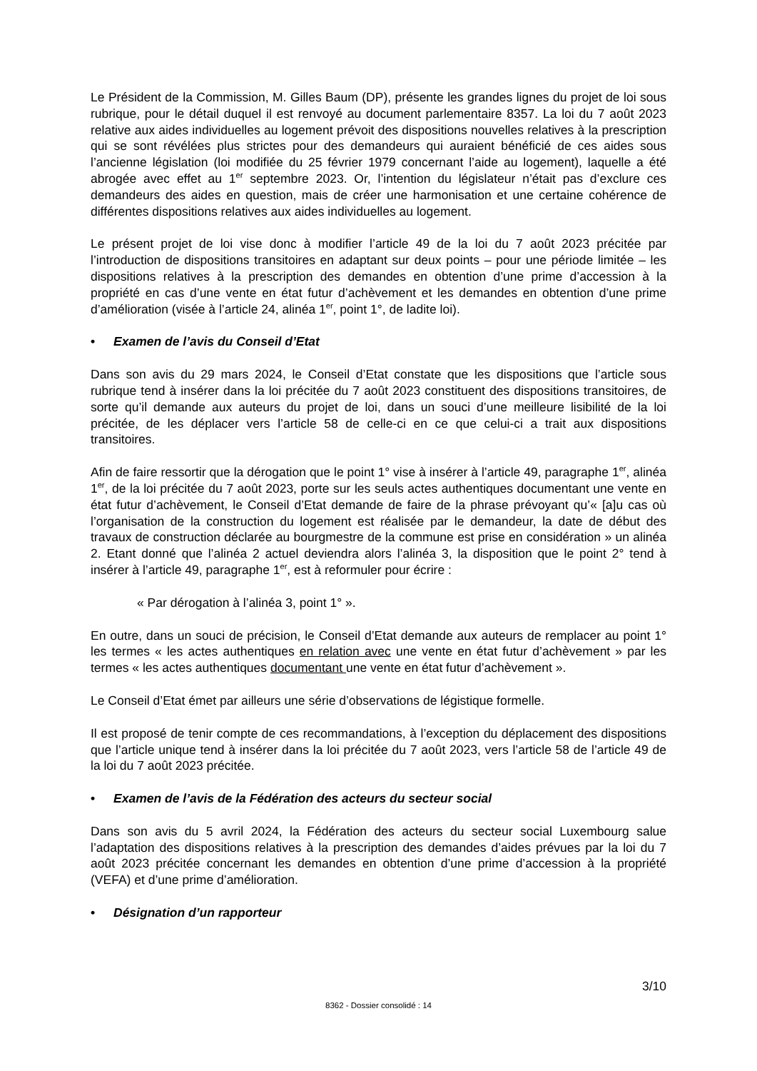Le Président de la Commission, M. Gilles Baum (DP), présente les grandes lignes du projet de loi sous rubrique, pour le détail duquel il est renvoyé au document parlementaire 8357. La loi du 7 août 2023 relative aux aides individuelles au logement prévoit des dispositions nouvelles relatives à la prescription qui se sont révélées plus strictes pour des demandeurs qui auraient bénéficié de ces aides sous l’ancienne législation (loi modifiée du 25 février 1979 concernant l’aide au logement), laquelle a été abrogée avec effet au 1<sup>er</sup> septembre 2023. Or, l’intention du législateur n’était pas d’exclure ces demandeurs des aides en question, mais de créer une harmonisation et une certaine cohérence de différentes dispositions relatives aux aides individuelles au logement.
Le présent projet de loi vise donc à modifier l’article 49 de la loi du 7 août 2023 précitée par l’introduction de dispositions transitoires en adaptant sur deux points – pour une période limitée – les dispositions relatives à la prescription des demandes en obtention d’une prime d’accession à la propriété en cas d’une vente en état futur d’achèvement et les demandes en obtention d’une prime d’amélioration (visée à l’article 24, alinéa 1<sup>er</sup>, point 1°, de ladite loi).
• Examen de l’avis du Conseil d’Etat
Dans son avis du 29 mars 2024, le Conseil d’Etat constate que les dispositions que l’article sous rubrique tend à insérer dans la loi précitée du 7 août 2023 constituent des dispositions transitoires, de sorte qu’il demande aux auteurs du projet de loi, dans un souci d’une meilleure lisibilité de la loi précitée, de les déplacer vers l’article 58 de celle-ci en ce que celui-ci a trait aux dispositions transitoires.
Afin de faire ressortir que la dérogation que le point 1° vise à insérer à l’article 49, paragraphe 1<sup>er</sup>, alinéa 1<sup>er</sup>, de la loi précitée du 7 août 2023, porte sur les seuls actes authentiques documentant une vente en état futur d’achèvement, le Conseil d’Etat demande de faire de la phrase prévoyant qu’« [a]u cas où l’organisation de la construction du logement est réalisée par le demandeur, la date de début des travaux de construction déclarée au bourgmestre de la commune est prise en considération » un alinéa 2. Etant donné que l’alinéa 2 actuel deviendra alors l’alinéa 3, la disposition que le point 2° tend à insérer à l’article 49, paragraphe 1<sup>er</sup>, est à reformuler pour écrire :
« Par dérogation à l’alinéa 3, point 1° ».
En outre, dans un souci de précision, le Conseil d’Etat demande aux auteurs de remplacer au point 1° les termes « les actes authentiques en relation avec une vente en état futur d’achèvement » par les termes « les actes authentiques documentant une vente en état futur d’achèvement ».
Le Conseil d’Etat émet par ailleurs une série d’observations de légistique formelle.
Il est proposé de tenir compte de ces recommandations, à l’exception du déplacement des dispositions que l’article unique tend à insérer dans la loi précitée du 7 août 2023, vers l’article 58 de l’article 49 de la loi du 7 août 2023 précitée.
• Examen de l’avis de la Fédération des acteurs du secteur social
Dans son avis du 5 avril 2024, la Fédération des acteurs du secteur social Luxembourg salue l’adaptation des dispositions relatives à la prescription des demandes d’aides prévues par la loi du 7 août 2023 précitée concernant les demandes en obtention d’une prime d’accession à la propriété (VEFA) et d’une prime d’amélioration.
• Désignation d’un rapporteur
3/10
8362 - Dossier consolidé : 14